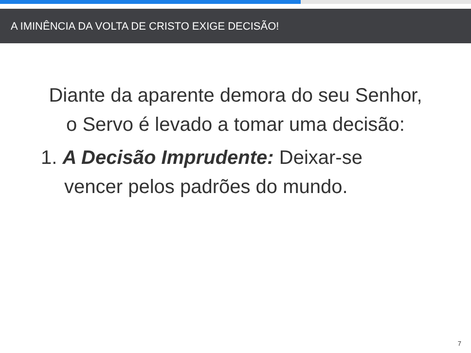A IMINÊNCIA DA VOLTA DE CRISTO EXIGE DECISÃO!
Diante da aparente demora do seu Senhor, o Servo é levado a tomar uma decisão:
1. A Decisão Imprudente: Deixar-se vencer pelos padrões do mundo.
7